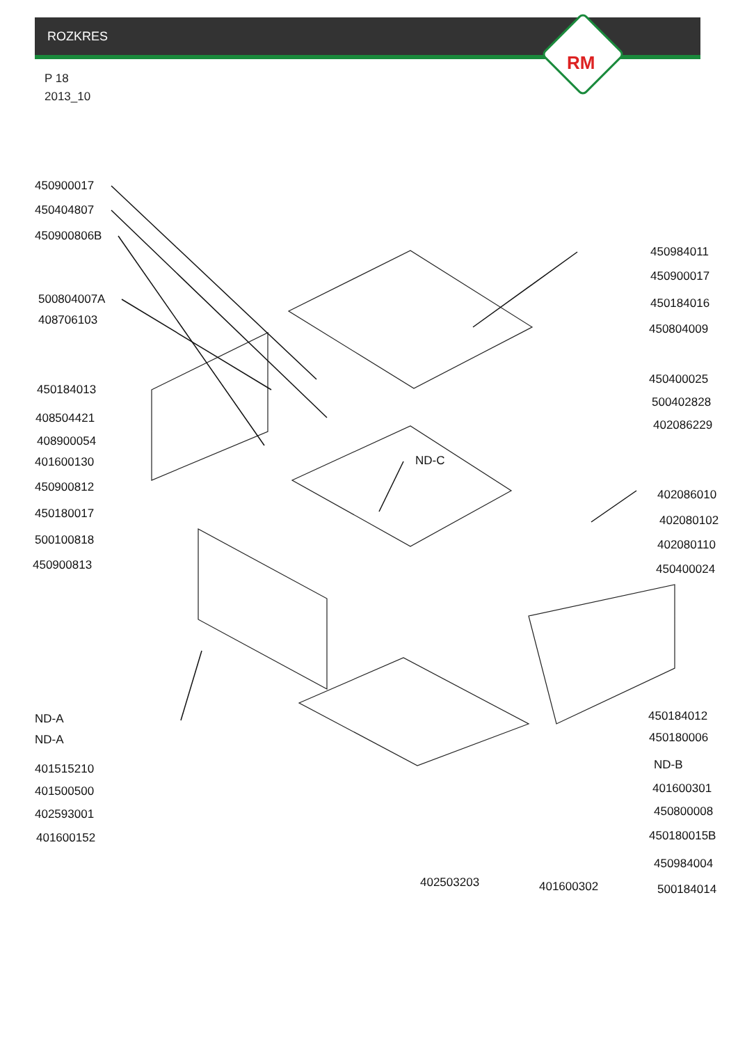ROZKRES
RM
P 18
2013_10
450900017
450404807
450900806B
500804007A
408706103
450184013
408504421
408900054
401600130
450900812
450180017
500100818
450900813
ND-A
ND-A
401515210
401500500
402593001
401600152
ND-C
450984011
450900017
450184016
450804009
450400025
500402828
402086229
402086010
402080102
402080110
450400024
450184012
450180006
ND-B
401600301
450800008
450180015B
450984004
500184014
402503203 401600302